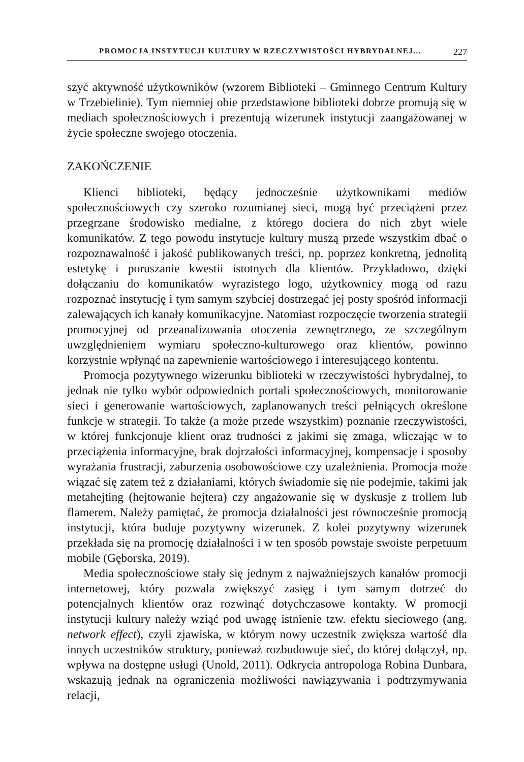PROMOCJA INSTYTUCJI KULTURY W RZECZYWISTOŚCI HYBRYDALNEJ... 227
szyć aktywność użytkowników (wzorem Biblioteki – Gminnego Centrum Kultury w Trzebielinie). Tym niemniej obie przedstawione biblioteki dobrze promują się w mediach społecznościowych i prezentują wizerunek instytucji zaangażowanej w życie społeczne swojego otoczenia.
ZAKOŃCZENIE
Klienci biblioteki, będący jednocześnie użytkownikami mediów społecznościowych czy szeroko rozumianej sieci, mogą być przeciążeni przez przegrzane środowisko medialne, z którego dociera do nich zbyt wiele komunikatów. Z tego powodu instytucje kultury muszą przede wszystkim dbać o rozpoznawalność i jakość publikowanych treści, np. poprzez konkretną, jednolitą estetykę i poruszanie kwestii istotnych dla klientów. Przykładowo, dzięki dołączaniu do komunikatów wyrazistego logo, użytkownicy mogą od razu rozpoznać instytucję i tym samym szybciej dostrzegać jej posty spośród informacji zalewających ich kanały komunikacyjne. Natomiast rozpoczęcie tworzenia strategii promocyjnej od przeanalizowania otoczenia zewnętrznego, ze szczególnym uwzględnieniem wymiaru społeczno-kulturowego oraz klientów, powinno korzystnie wpłynąć na zapewnienie wartościowego i interesującego kontentu.
Promocja pozytywnego wizerunku biblioteki w rzeczywistości hybrydalnej, to jednak nie tylko wybór odpowiednich portali społecznościowych, monitorowanie sieci i generowanie wartościowych, zaplanowanych treści pełniących określone funkcje w strategii. To także (a może przede wszystkim) poznanie rzeczywistości, w której funkcjonuje klient oraz trudności z jakimi się zmaga, wliczając w to przeciążenia informacyjne, brak dojrzałości informacyjnej, kompensacje i sposoby wyrażania frustracji, zaburzenia osobowościowe czy uzależnienia. Promocja może wiązać się zatem też z działaniami, których świadomie się nie podejmie, takimi jak metahejting (hejtowanie hejtera) czy angażowanie się w dyskusje z trollem lub flamerem. Należy pamiętać, że promocja działalności jest równocześnie promocją instytucji, która buduje pozytywny wizerunek. Z kolei pozytywny wizerunek przekłada się na promocję działalności i w ten sposób powstaje swoiste perpetuum mobile (Gęborska, 2019).
Media społecznościowe stały się jednym z najważniejszych kanałów promocji internetowej, który pozwala zwiększyć zasięg i tym samym dotrzeć do potencjalnych klientów oraz rozwinąć dotychczasowe kontakty. W promocji instytucji kultury należy wziąć pod uwagę istnienie tzw. efektu sieciowego (ang. network effect), czyli zjawiska, w którym nowy uczestnik zwiększa wartość dla innych uczestników struktury, ponieważ rozbudowuje sieć, do której dołączył, np. wpływa na dostępne usługi (Unold, 2011). Odkrycia antropologa Robina Dunbara, wskazują jednak na ograniczenia możliwości nawiązywania i podtrzymywania relacji,